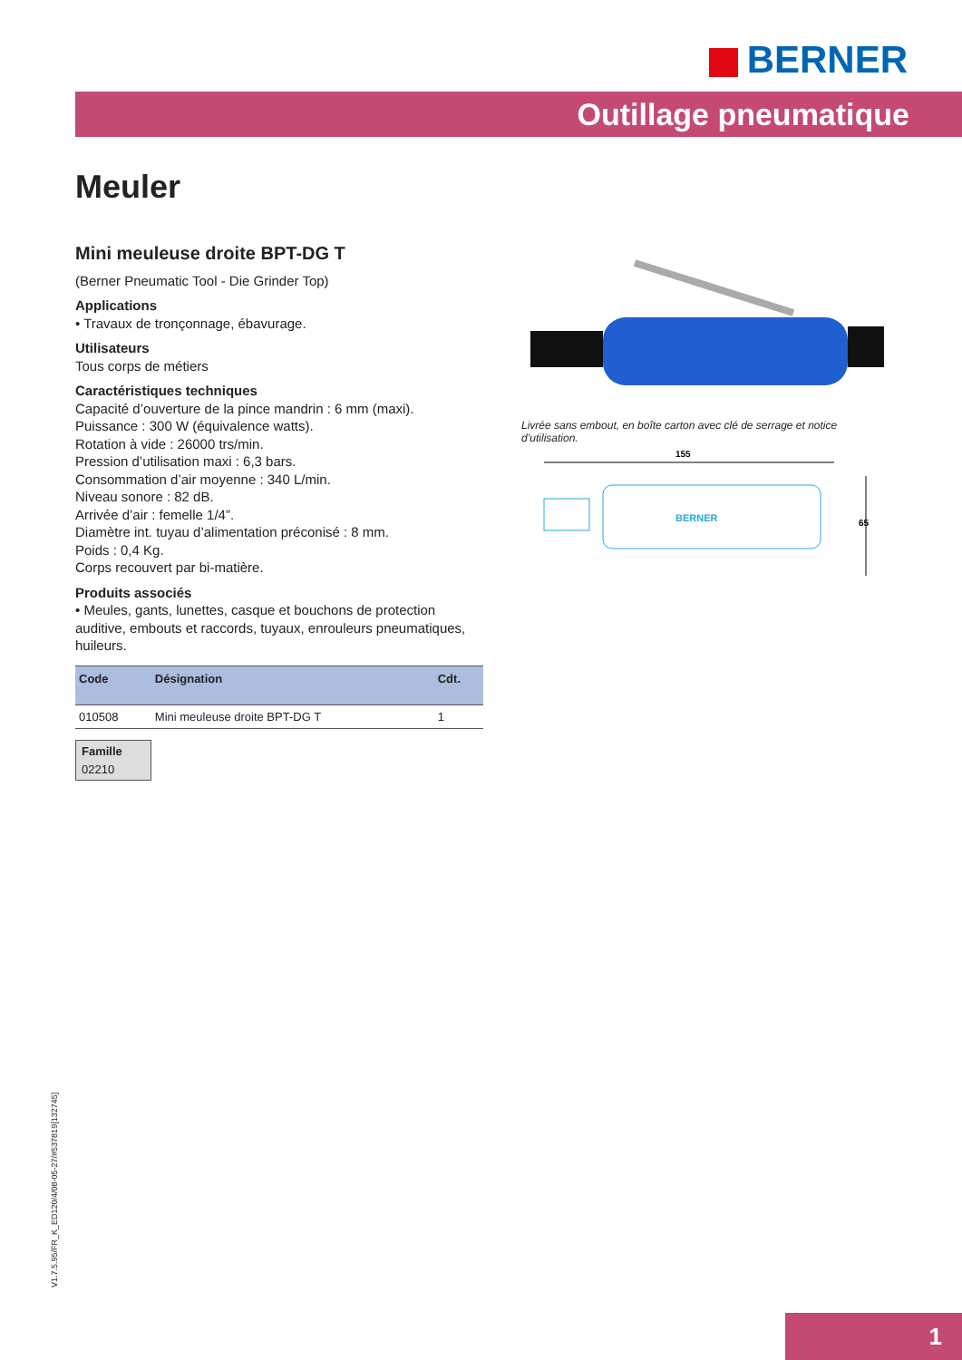BERNER
Outillage pneumatique
Meuler
Mini meuleuse droite BPT-DG T
(Berner Pneumatic Tool - Die Grinder Top)
Applications
• Travaux de tronçonnage, ébavurage.
Utilisateurs
Tous corps de métiers
Caractéristiques techniques
Capacité d’ouverture de la pince mandrin : 6 mm (maxi).
Puissance : 300 W (équivalence watts).
Rotation à vide : 26000 trs/min.
Pression d’utilisation maxi : 6,3 bars.
Consommation d’air moyenne : 340 L/min.
Niveau sonore : 82 dB.
Arrivée d’air : femelle 1/4”.
Diamètre int. tuyau d’alimentation préconisé : 8 mm.
Poids : 0,4 Kg.
Corps recouvert par bi-matière.
Produits associés
• Meules, gants, lunettes, casque et bouchons de protection auditive, embouts et raccords, tuyaux, enrouleurs pneumatiques, huileurs.
| Code | Désignation | Cdt. |
| --- | --- | --- |
| 010508 | Mini meuleuse droite BPT-DG T | 1 |
Famille
02210
Livrée sans embout, en boîte carton avec clé de serrage et notice d’utilisation.
155
BERNER
65
V1.7.5.95/FR_K_ED120/4/08-05-27/#537819[132745]
1